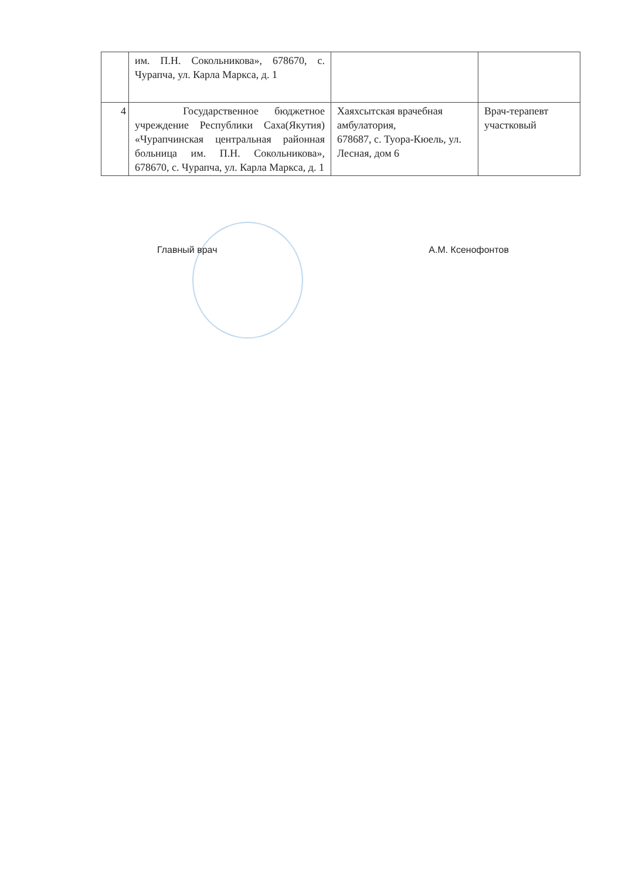| | им. П.Н. Сокольникова», 678670, с. Чурапча, ул. Карла Маркса, д. 1 | | |
| 4 | Государственное бюджетное учреждение Республики Саха(Якутия) «Чурапчинская центральная районная больница им. П.Н. Сокольникова», 678670, с. Чурапча, ул. Карла Маркса, д. 1 | Хаяхсытская врачебная амбулатория, 678687, с. Туора-Кюель, ул. Лесная, дом 6 | Врач-терапевт участковый |
Главный врач А.М. Ксенофонтов